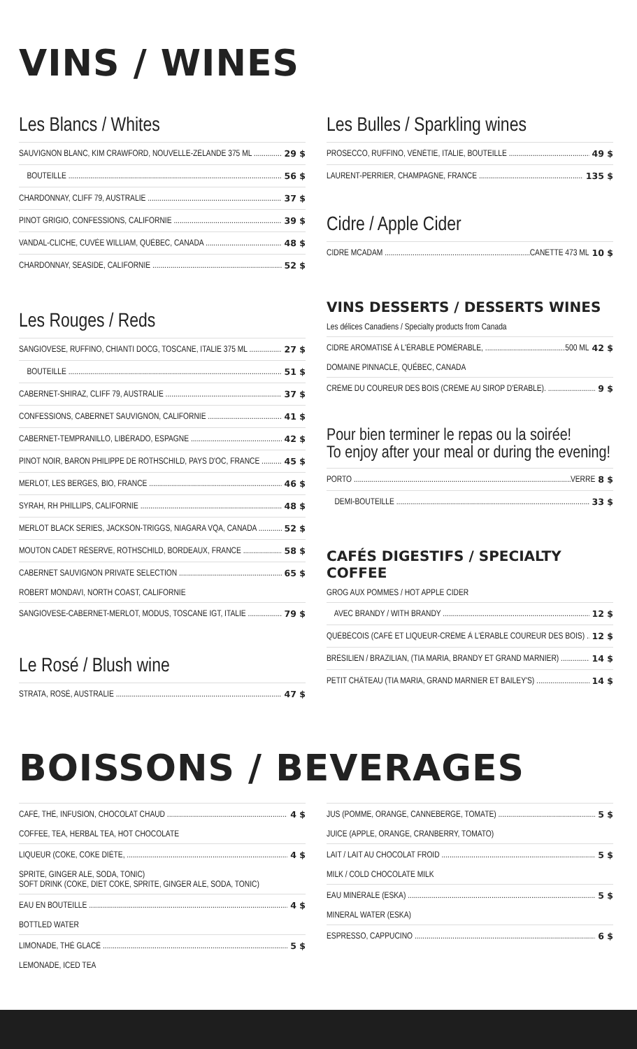VINS / WINES
Les Blancs / Whites
SAUVIGNON BLANC, KIM CRAWFORD, NOUVELLE-ZÉLANDE 375 ML 29 $
BOUTEILLE 56 $
CHARDONNAY, CLIFF 79, AUSTRALIE 37 $
PINOT GRIGIO, CONFESSIONS, CALIFORNIE 39 $
VANDAL-CLICHE, CUVÉE WILLIAM, QUÉBEC, CANADA 48 $
CHARDONNAY, SEASIDE, CALIFORNIE 52 $
Les Rouges / Reds
SANGIOVESE, RUFFINO, CHIANTI DOCG, TOSCANE, ITALIE 375 ML 27 $
BOUTEILLE 51 $
CABERNET-SHIRAZ, CLIFF 79, AUSTRALIE 37 $
CONFESSIONS, CABERNET SAUVIGNON, CALIFORNIE 41 $
CABERNET-TEMPRANILLO, LIBÉRADO, ESPAGNE 42 $
PINOT NOIR, BARON PHILIPPE DE ROTHSCHILD, PAYS D'OC, FRANCE 45 $
MERLOT, LES BERGES, BIO, FRANCE 46 $
SYRAH, RH PHILLIPS, CALIFORNIE 48 $
MERLOT BLACK SERIES, JACKSON-TRIGGS, NIAGARA VQA, CANADA 52 $
MOUTON CADET RÉSERVE, ROTHSCHILD, BORDEAUX, FRANCE 58 $
CABERNET SAUVIGNON PRIVATE SELECTION 65 $
ROBERT MONDAVI, NORTH COAST, CALIFORNIE
SANGIOVESE-CABERNET-MERLOT, MODUS, TOSCANE IGT, ITALIE 79 $
Le Rosé / Blush wine
STRATA, ROSÉ, AUSTRALIE 47 $
Les Bulles / Sparkling wines
PROSECCO, RUFFINO, VÉNÉTIE, ITALIE, BOUTEILLE 49 $
LAURENT-PERRIER, CHAMPAGNE, FRANCE 135 $
Cidre / Apple Cider
CIDRE MCADAM CANETTE 473 ML 10 $
VINS DESSERTS / DESSERTS WINES
Les délices Canadiens / Specialty products from Canada
CIDRE AROMATISÉ À L'ÉRABLE POMÉRABLE, 500 ML 42 $
DOMAINE PINNACLE, QUÉBEC, CANADA
CRÈME DU COUREUR DES BOIS (CRÈME AU SIROP D'ÉRABLE). 9 $
Pour bien terminer le repas ou la soirée!
To enjoy after your meal or during the evening!
PORTO VERRE 8 $
DEMI-BOUTEILLE 33 $
CAFÉS DIGESTIFS / SPECIALTY COFFEE
GROG AUX POMMES / HOT APPLE CIDER
AVEC BRANDY / WITH BRANDY 12 $
QUÉBÉCOIS (CAFÉ ET LIQUEUR-CRÈME À L'ÉRABLE COUREUR DES BOIS) 12 $
BRÉSILIEN / BRAZILIAN, (TIA MARIA, BRANDY ET GRAND MARNIER) 14 $
PETIT CHÂTEAU (TIA MARIA, GRAND MARNIER ET BAILEY'S) 14 $
BOISSONS / BEVERAGES
CAFÉ, THÉ, INFUSION, CHOCOLAT CHAUD 4 $
COFFEE, TEA, HERBAL TEA, HOT CHOCOLATE
LIQUEUR (COKE, COKE DIÈTE, 4 $
SPRITE, GINGER ALE, SODA, TONIC)
SOFT DRINK (COKE, DIET COKE, SPRITE, GINGER ALE, SODA, TONIC)
EAU EN BOUTEILLE 4 $
BOTTLED WATER
LIMONADE, THÉ GLACÉ 5 $
LEMONADE, ICED TEA
JUS (POMME, ORANGE, CANNEBERGE, TOMATE) 5 $
JUICE (APPLE, ORANGE, CRANBERRY, TOMATO)
LAIT / LAIT AU CHOCOLAT FROID 5 $
MILK / COLD CHOCOLATE MILK
EAU MINÉRALE (ESKA) 5 $
MINERAL WATER (ESKA)
ESPRESSO, CAPPUCINO 6 $